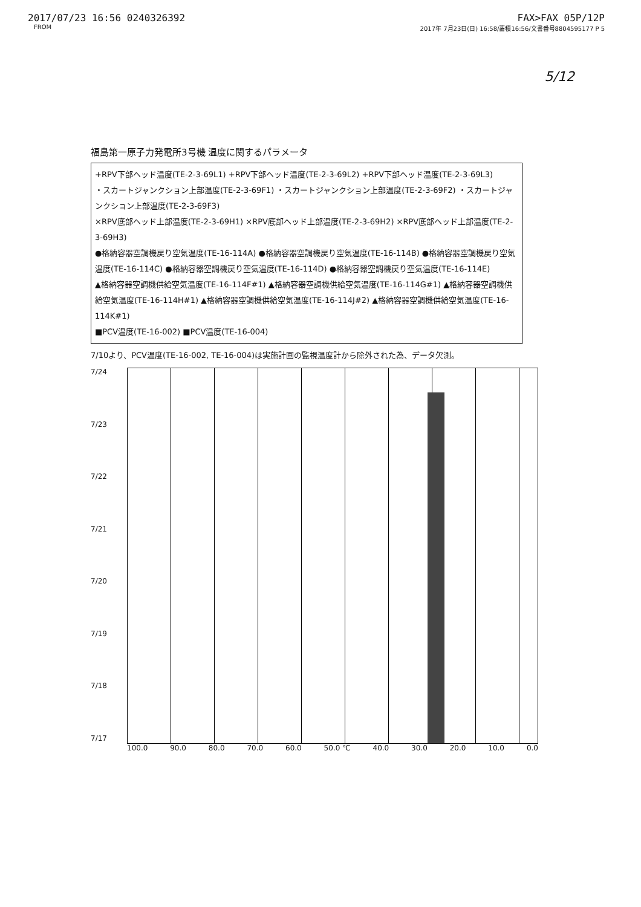2017/07/23 16:56 0240326392 FAX>FAX 05P/12P
FROM 2017年 7月23日(日) 16:58/蓄積16:56/文書番号8804595177 P 5
5/12
福島第一原子力発電所3号機 温度に関するパラメータ
+RPV下部ヘッド温度(TE-2-3-69L1) +RPV下部ヘッド温度(TE-2-3-69L2) +RPV下部ヘッド温度(TE-2-3-69L3)
・スカートジャンクション上部温度(TE-2-3-69F1) ・スカートジャンクション上部温度(TE-2-3-69F2) ・スカートジャンクション上部温度(TE-2-3-69F3)
×RPV底部ヘッド上部温度(TE-2-3-69H1) ×RPV底部ヘッド上部温度(TE-2-3-69H2) ×RPV底部ヘッド上部温度(TE-2-3-69H3)
●格納容器空調機戻り空気温度(TE-16-114A) ●格納容器空調機戻り空気温度(TE-16-114B) ●格納容器空調機戻り空気温度(TE-16-114C) ●格納容器空調機戻り空気温度(TE-16-114D) ●格納容器空調機戻り空気温度(TE-16-114E)
▲格納容器空調機供給空気温度(TE-16-114F#1) ▲格納容器空調機供給空気温度(TE-16-114G#1) ▲格納容器空調機供給空気温度(TE-16-114H#1) ▲格納容器空調機供給空気温度(TE-16-114J#2) ▲格納容器空調機供給空気温度(TE-16-114K#1)
■PCV温度(TE-16-002) ■PCV温度(TE-16-004)
7/10より、PCV温度(TE-16-002, TE-16-004)は実施計画の監視温度計から除外された為、データ欠測。
7/24
7/23
7/22
7/21
7/20
7/19
7/18
7/17
100.0 90.0 80.0 70.0 60.0 50.0 ℃ 40.0 30.0 20.0 10.0 0.0